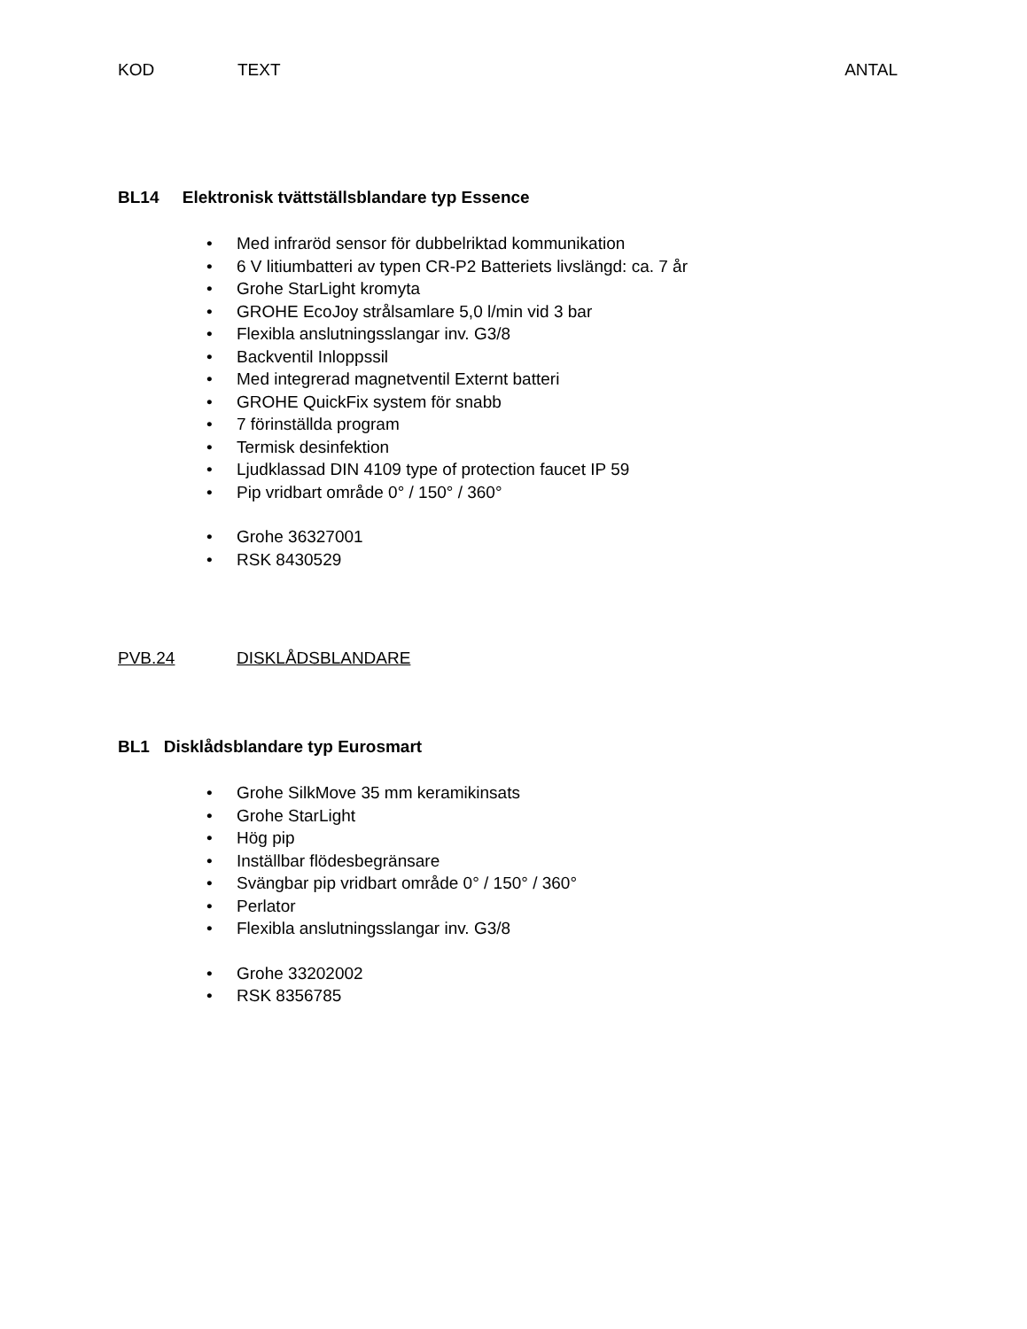KOD TEXT ANTAL
BL14 Elektronisk tvättställsblandare typ Essence
• Med infraröd sensor för dubbelriktad kommunikation
• 6 V litiumbatteri av typen CR-P2 Batteriets livslängd: ca. 7 år
• Grohe StarLight kromyta
• GROHE EcoJoy strålsamlare 5,0 l/min vid 3 bar
• Flexibla anslutningsslangar inv. G3/8
• Backventil Inloppssil
• Med integrerad magnetventil Externt batteri
• GROHE QuickFix system för snabb
• 7 förinställda program
• Termisk desinfektion
• Ljudklassad DIN 4109 type of protection faucet IP 59
• Pip vridbart område 0° / 150° / 360°
• Grohe 36327001
• RSK 8430529
PVB.24 DISKLÅDSBLANDARE
BL1 Disklådsblandare typ Eurosmart
• Grohe SilkMove 35 mm keramikinsats
• Grohe StarLight
• Hög pip
• Inställbar flödesbegränsare
• Svängbar pip vridbart område 0° / 150° / 360°
• Perlator
• Flexibla anslutningsslangar inv. G3/8
• Grohe 33202002
• RSK 8356785